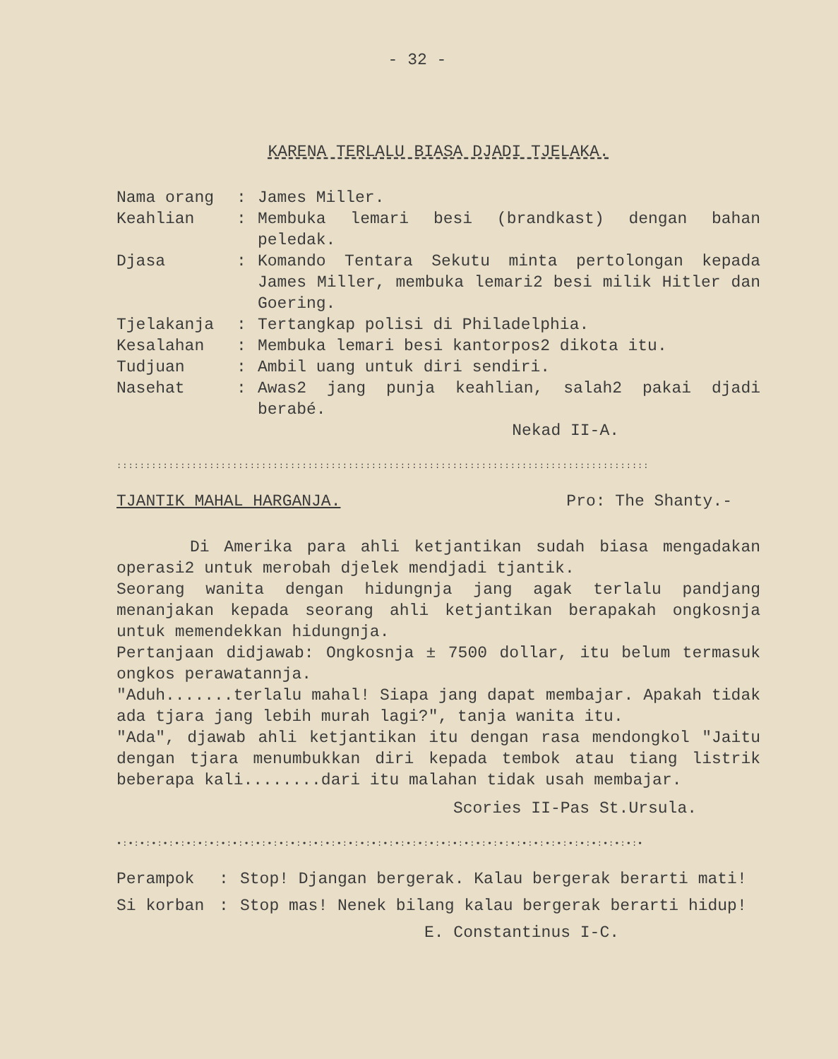- 32 -
KARENA TERLALU BIASA DJADI TJELAKA.
Nama orang : James Miller.
Keahlian : Membuka lemari besi (brandkast) dengan bahan peledak.
Djasa : Komando Tentara Sekutu minta pertolongan kepada James Miller, membuka lemari2 besi milik Hitler dan Goering.
Tjelakanja : Tertangkap polisi di Philadelphia.
Kesalahan : Membuka lemari besi kantorpos2 dikota itu.
Tudjuan : Ambil uang untuk diri sendiri.
Nasehat : Awas2 jang punja keahlian, salah2 pakai djadi berabé.
Nekad II-A.
::::::::::::::::::::::::::::::::::::::::::::::::::::::::::::::::::::::::::::::::::::::::::::
TJANTIK MAHAL HARGANJA. Pro: The Shanty.-
Di Amerika para ahli ketjantikan sudah biasa mengadakan operasi2 untuk merobah djelek mendjadi tjantik.
Seorang wanita dengan hidungnja jang agak terlalu pandjang menanjakan kepada seorang ahli ketjantikan berapakah ongkosnja untuk memendekkan hidungnja.
Pertanjaan didjawab: Ongkosnja ± 7500 dollar, itu belum termasuk ongkos perawatannja.
"Aduh.......terlalu mahal! Siapa jang dapat membajar. Apakah tidak ada tjara jang lebih murah lagi?", tanja wanita itu.
"Ada", djawab ahli ketjantikan itu dengan rasa mendongkol "Jaitu dengan tjara menumbukkan diri kepada tembok atau tiang listrik beberapa kali........dari itu malahan tidak usah membajar.
Scories II-Pas St.Ursula.
•:•:•:•:•:•:•:•:•:•:•:•:•:•:•:•:•:•:•:•:•:•:•:•:•:•:•:•:•:•:•:•:•:•:•:•:•:•:•:•:•:•:•:•:•:•
Perampok : Stop! Djangan bergerak. Kalau bergerak berarti mati!
Si korban : Stop mas! Nenek bilang kalau bergerak berarti hidup!
E. Constantinus I-C.